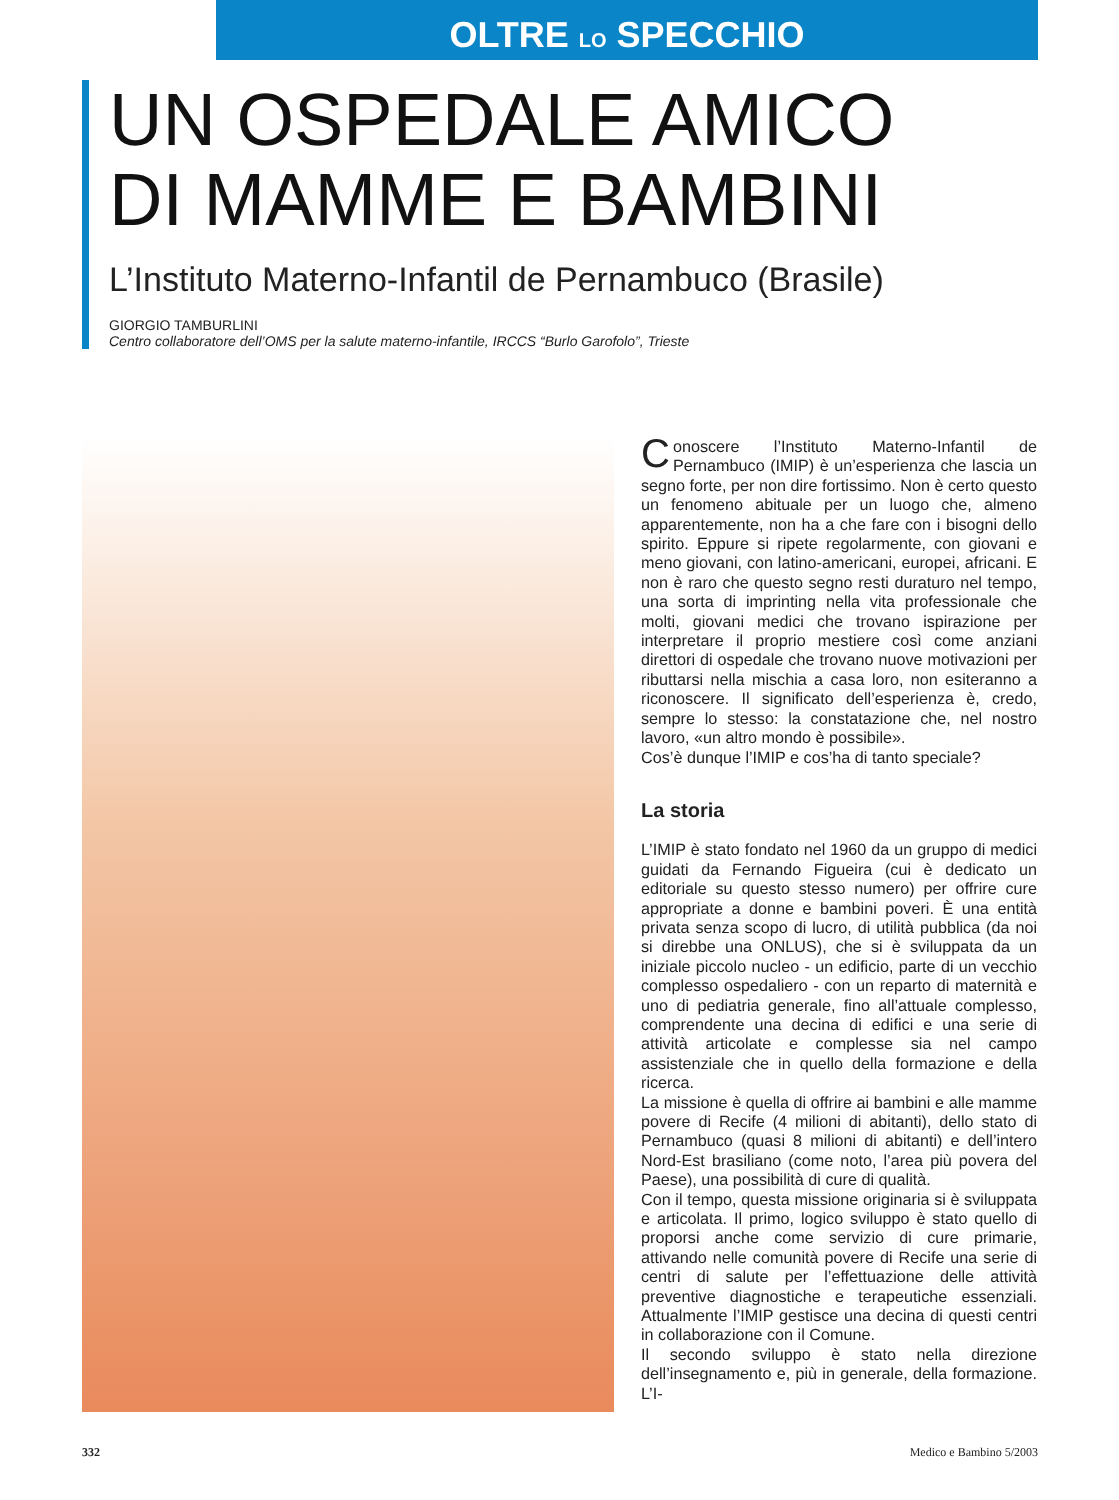OLTRE LO SPECCHIO
UN OSPEDALE AMICO
DI MAMME E BAMBINI
L’Instituto Materno-Infantil de Pernambuco (Brasile)
GIORGIO TAMBURLINI
Centro collaboratore dell’OMS per la salute materno-infantile, IRCCS “Burlo Garofolo”, Trieste
Conoscere l’Instituto Materno-Infantil de Pernambuco (IMIP) è un’esperienza che lascia un segno forte, per non dire fortissimo. Non è certo questo un fenomeno abituale per un luogo che, almeno apparentemente, non ha a che fare con i bisogni dello spirito. Eppure si ripete regolarmente, con giovani e meno giovani, con latino-americani, europei, africani. E non è raro che questo segno resti duraturo nel tempo, una sorta di imprinting nella vita professionale che molti, giovani medici che trovano ispirazione per interpretare il proprio mestiere così come anziani direttori di ospedale che trovano nuove motivazioni per ributtarsi nella mischia a casa loro, non esiteranno a riconoscere. Il significato dell’esperienza è, credo, sempre lo stesso: la constatazione che, nel nostro lavoro, «un altro mondo è possibile».
Cos’è dunque l’IMIP e cos’ha di tanto speciale?
La storia
L’IMIP è stato fondato nel 1960 da un gruppo di medici guidati da Fernando Figueira (cui è dedicato un editoriale su questo stesso numero) per offrire cure appropriate a donne e bambini poveri. È una entità privata senza scopo di lucro, di utilità pubblica (da noi si direbbe una ONLUS), che si è sviluppata da un iniziale piccolo nucleo - un edificio, parte di un vecchio complesso ospedaliero - con un reparto di maternità e uno di pediatria generale, fino all’attuale complesso, comprendente una decina di edifici e una serie di attività articolate e complesse sia nel campo assistenziale che in quello della formazione e della ricerca.
La missione è quella di offrire ai bambini e alle mamme povere di Recife (4 milioni di abitanti), dello stato di Pernambuco (quasi 8 milioni di abitanti) e dell’intero Nord-Est brasiliano (come noto, l’area più povera del Paese), una possibilità di cure di qualità.
Con il tempo, questa missione originaria si è sviluppata e articolata. Il primo, logico sviluppo è stato quello di proporsi anche come servizio di cure primarie, attivando nelle comunità povere di Recife una serie di centri di salute per l’effettuazione delle attività preventive diagnostiche e terapeutiche essenziali. Attualmente l’IMIP gestisce una decina di questi centri in collaborazione con il Comune.
Il secondo sviluppo è stato nella direzione dell’insegnamento e, più in generale, della formazione. L’I-
332 Medico e Bambino 5/2003